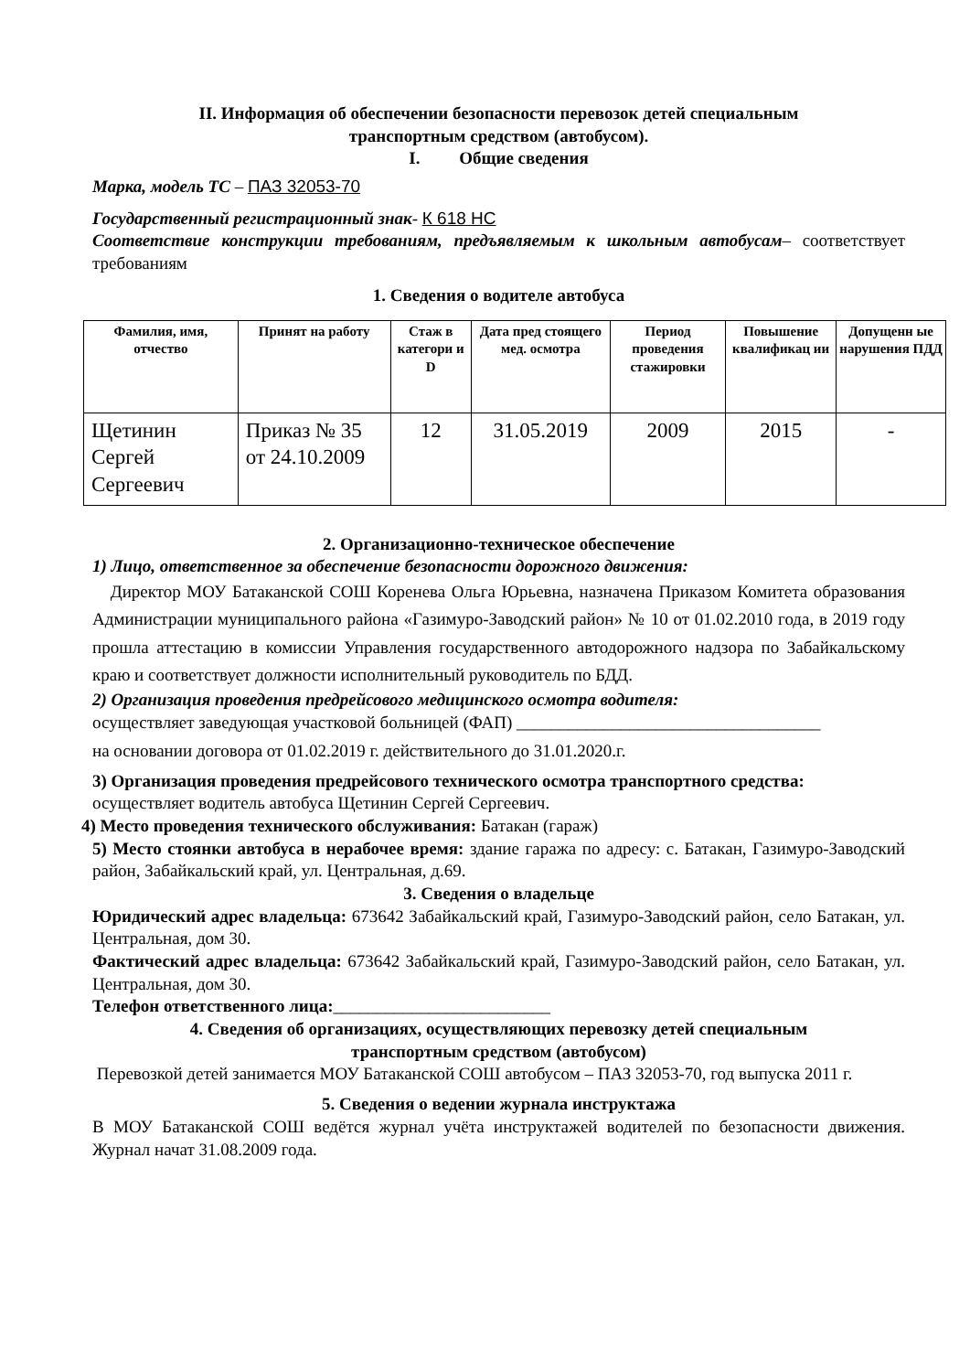II. Информация об обеспечении безопасности перевозок детей специальным
транспортным средством (автобусом).
I. Общие сведения
Марка, модель ТС – ПАЗ 32053-70
Государственный регистрационный знак- К 618 НС
Соответствие конструкции требованиям, предъявляемым к школьным автобусам– соответствует требованиям
1. Сведения о водителе автобуса
| Фамилия, имя, отчество | Принят на работу | Стаж в категори и D | Дата пред стоящего мед. осмотра | Период проведения стажировки | Повышение квалификац ии | Допущенн ые нарушения ПДД |
| --- | --- | --- | --- | --- | --- | --- |
| Щетинин Сергей Сергеевич | Приказ № 35 от 24.10.2009 | 12 | 31.05.2019 | 2009 | 2015 | - |
2. Организационно-техническое обеспечение
1) Лицо, ответственное за обеспечение безопасности дорожного движения:
Директор МОУ Батаканской СОШ Коренева Ольга Юрьевна, назначена Приказом Комитета образования Администрации муниципального района «Газимуро-Заводский район» № 10 от 01.02.2010 года, в 2019 году прошла аттестацию в комиссии Управления государственного автодорожного надзора по Забайкальскому краю и соответствует должности исполнительный руководитель по БДД.
2) Организация проведения предрейсового медицинского осмотра водителя:
осуществляет заведующая участковой больницей (ФАП) ___________________________________
на основании договора от 01.02.2019 г. действительного до 31.01.2020.г.
3) Организация проведения предрейсового технического осмотра транспортного средства:
осуществляет водитель автобуса Щетинин Сергей Сергеевич.
4) Место проведения технического обслуживания: Батакан (гараж)
5) Место стоянки автобуса в нерабочее время: здание гаража по адресу: с. Батакан, Газимуро-Заводский район, Забайкальский край, ул. Центральная, д.69.
3. Сведения о владельце
Юридический адрес владельца: 673642 Забайкальский край, Газимуро-Заводский район, село Батакан, ул. Центральная, дом 30.
Фактический адрес владельца: 673642 Забайкальский край, Газимуро-Заводский район, село Батакан, ул. Центральная, дом 30.
Телефон ответственного лица:_________________________
4. Сведения об организациях, осуществляющих перевозку детей специальным
транспортным средством (автобусом)
Перевозкой детей занимается МОУ Батаканской СОШ автобусом – ПАЗ 32053-70, год выпуска 2011 г.
5. Сведения о ведении журнала инструктажа
В МОУ Батаканской СОШ ведётся журнал учёта инструктажей водителей по безопасности движения. Журнал начат 31.08.2009 года.